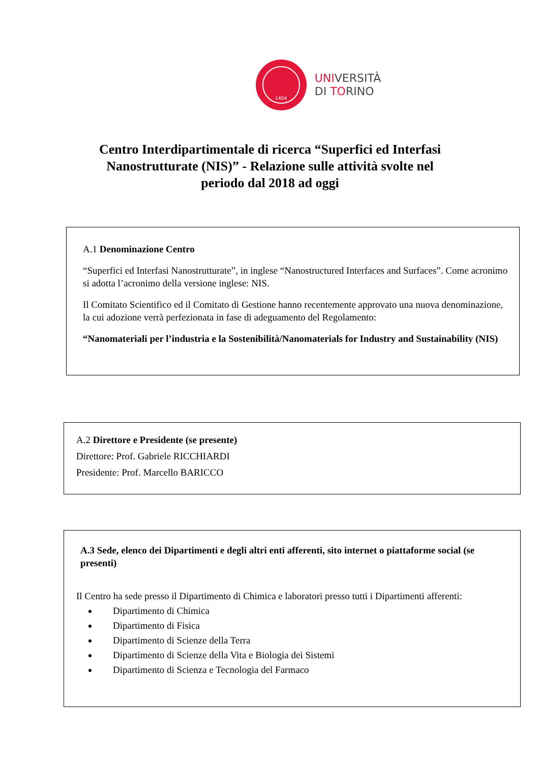1404
UNIVERSITÀ
DI TORINO
Centro Interdipartimentale di ricerca “Superfici ed Interfasi Nanostrutturate (NIS)” - Relazione sulle attività svolte nel periodo dal 2018 ad oggi
A.1 Denominazione Centro
“Superfici ed Interfasi Nanostrutturate”, in inglese “Nanostructured Interfaces and Surfaces”. Come acronimo si adotta l’acronimo della versione inglese: NIS.
Il Comitato Scientifico ed il Comitato di Gestione hanno recentemente approvato una nuova denominazione, la cui adozione verrà perfezionata in fase di adeguamento del Regolamento:
“Nanomateriali per l’industria e la Sostenibilità/Nanomaterials for Industry and Sustainability (NIS)
A.2 Direttore e Presidente (se presente)
Direttore: Prof. Gabriele RICCHIARDI
Presidente: Prof. Marcello BARICCO
A.3 Sede, elenco dei Dipartimenti e degli altri enti afferenti, sito internet o piattaforme social (se presenti)
Il Centro ha sede presso il Dipartimento di Chimica e laboratori presso tutti i Dipartimenti afferenti:
Dipartimento di Chimica
Dipartimento di Fisica
Dipartimento di Scienze della Terra
Dipartimento di Scienze della Vita e Biologia dei Sistemi
Dipartimento di Scienza e Tecnologia del Farmaco